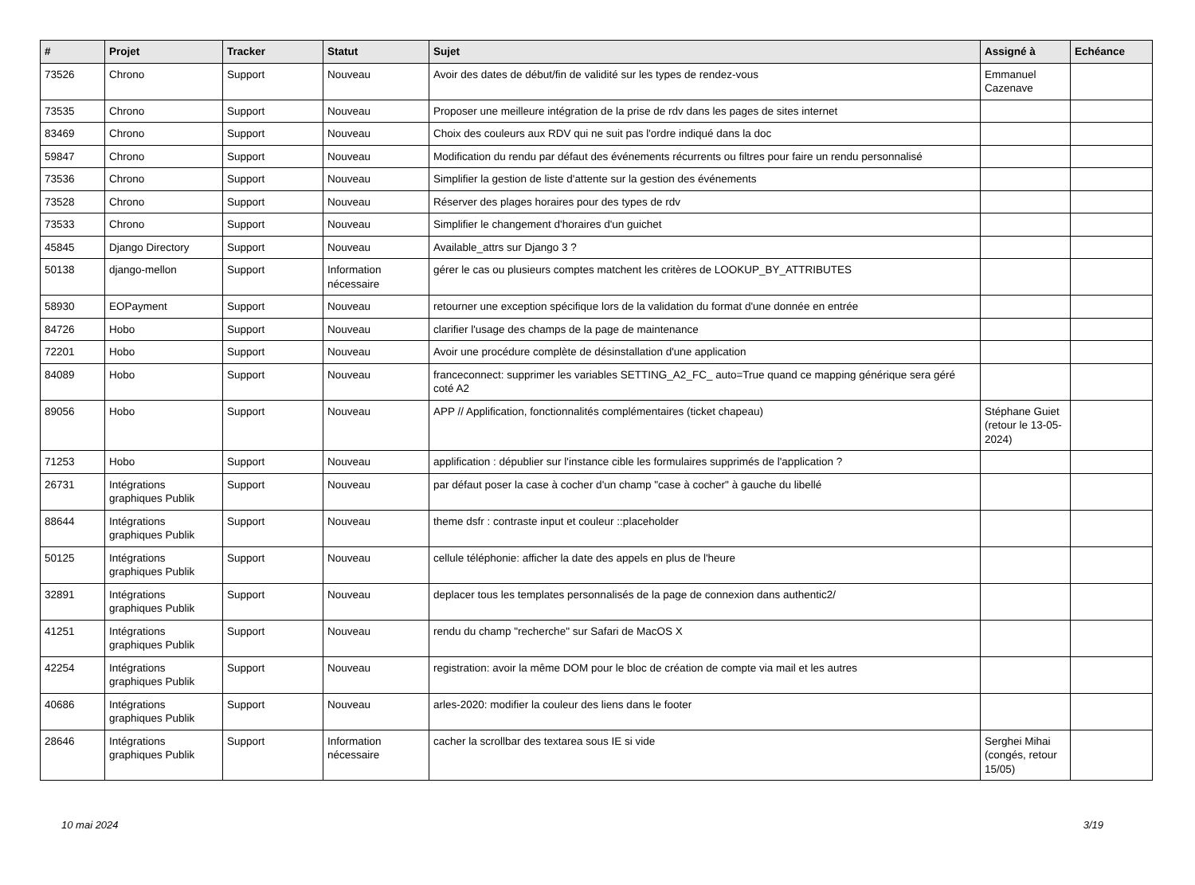| # | Projet | Tracker | Statut | Sujet | Assigné à | Echéance |
| --- | --- | --- | --- | --- | --- | --- |
| 73526 | Chrono | Support | Nouveau | Avoir des dates de début/fin de validité sur les types de rendez-vous | Emmanuel Cazenave | |
| 73535 | Chrono | Support | Nouveau | Proposer une meilleure intégration de la prise de rdv dans les pages de sites internet | | |
| 83469 | Chrono | Support | Nouveau | Choix des couleurs aux RDV qui ne suit pas l'ordre indiqué dans la doc | | |
| 59847 | Chrono | Support | Nouveau | Modification du rendu par défaut des événements récurrents ou filtres pour faire un rendu personnalisé | | |
| 73536 | Chrono | Support | Nouveau | Simplifier la gestion de liste d'attente sur la gestion des événements | | |
| 73528 | Chrono | Support | Nouveau | Réserver des plages horaires pour des types de rdv | | |
| 73533 | Chrono | Support | Nouveau | Simplifier le changement d'horaires d'un guichet | | |
| 45845 | Django Directory | Support | Nouveau | Available_attrs sur Django 3 ? | | |
| 50138 | django-mellon | Support | Information nécessaire | gérer le cas ou plusieurs comptes matchent les critères de LOOKUP_BY_ATTRIBUTES | | |
| 58930 | EOPayment | Support | Nouveau | retourner une exception spécifique lors de la validation du format d'une donnée en entrée | | |
| 84726 | Hobo | Support | Nouveau | clarifier l'usage des champs de la page de maintenance | | |
| 72201 | Hobo | Support | Nouveau | Avoir une procédure complète de désinstallation d'une application | | |
| 84089 | Hobo | Support | Nouveau | franceconnect: supprimer les variables SETTING_A2_FC_ auto=True quand ce mapping générique sera géré coté A2 | | |
| 89056 | Hobo | Support | Nouveau | APP // Applification, fonctionnalités complémentaires (ticket chapeau) | Stéphane Guiet (retour le 13-05-2024) | |
| 71253 | Hobo | Support | Nouveau | applification : dépublier sur l'instance cible les formulaires supprimés de l'application ? | | |
| 26731 | Intégrations graphiques Publik | Support | Nouveau | par défaut poser la case à cocher d'un champ "case à cocher" à gauche du libellé | | |
| 88644 | Intégrations graphiques Publik | Support | Nouveau | theme dsfr : contraste input et couleur ::placeholder | | |
| 50125 | Intégrations graphiques Publik | Support | Nouveau | cellule téléphonie: afficher la date des appels en plus de l'heure | | |
| 32891 | Intégrations graphiques Publik | Support | Nouveau | deplacer tous les templates personnalisés de la page de connexion dans authentic2/ | | |
| 41251 | Intégrations graphiques Publik | Support | Nouveau | rendu du champ "recherche" sur Safari de MacOS X | | |
| 42254 | Intégrations graphiques Publik | Support | Nouveau | registration: avoir la même DOM pour le bloc de création de compte via mail et les autres | | |
| 40686 | Intégrations graphiques Publik | Support | Nouveau | arles-2020: modifier la couleur des liens dans le footer | | |
| 28646 | Intégrations graphiques Publik | Support | Information nécessaire | cacher la scrollbar des textarea sous IE si vide | Serghei Mihai (congés, retour 15/05) | |
10 mai 2024 3/19